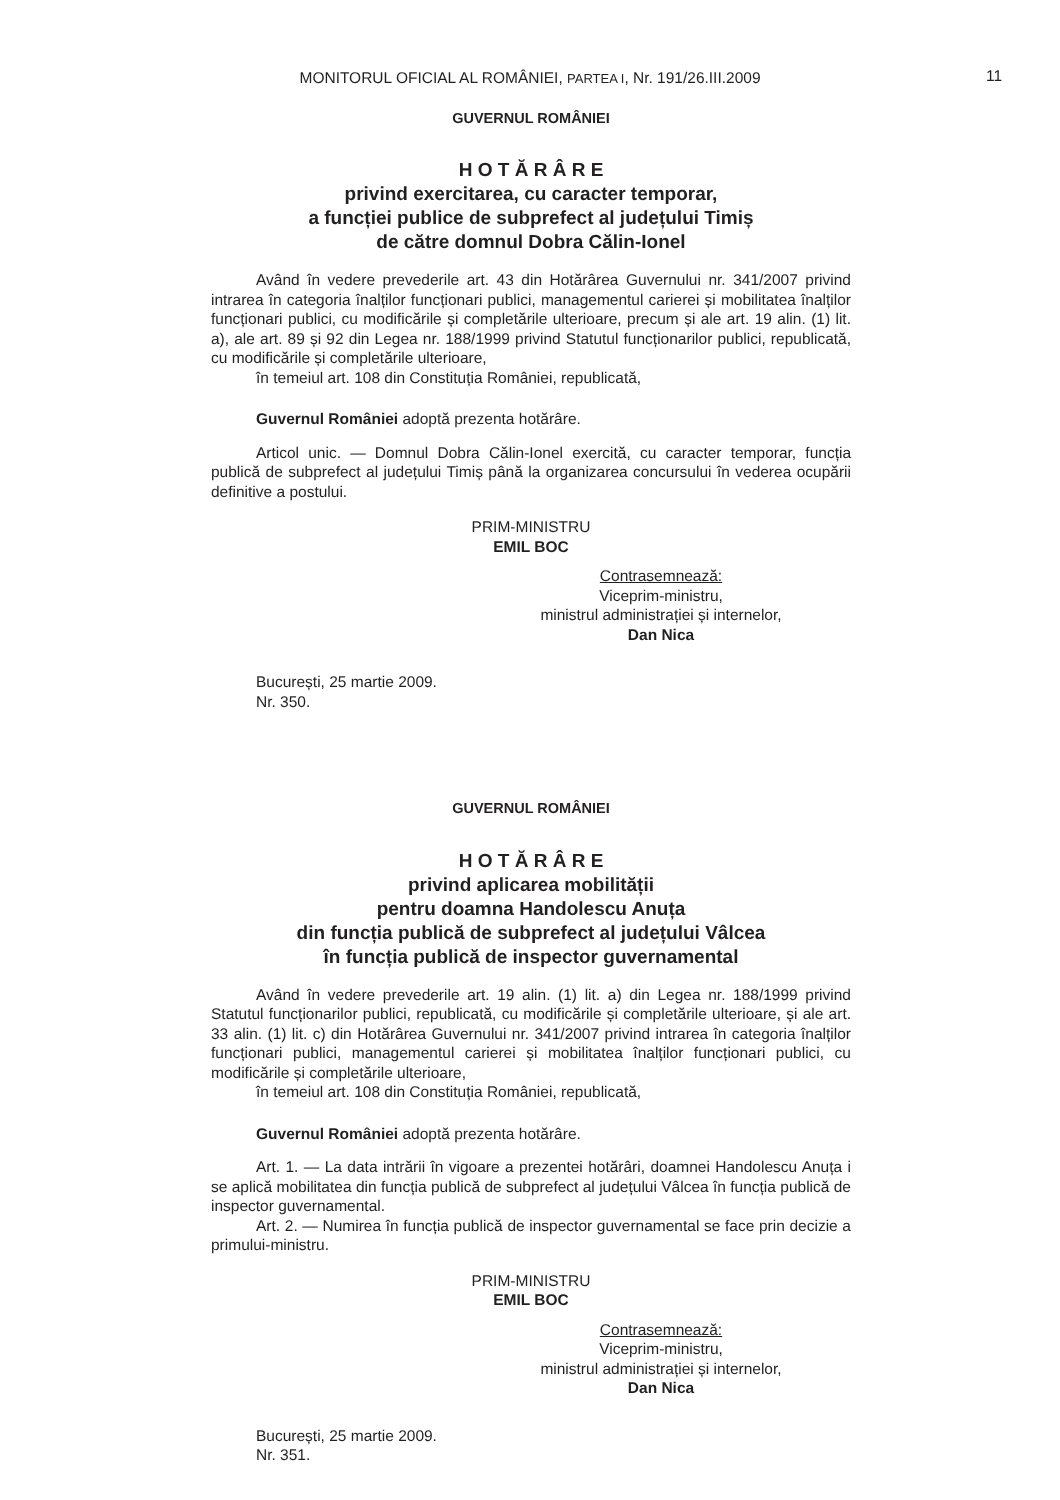MONITORUL OFICIAL AL ROMÂNIEI, PARTEA I, Nr. 191/26.III.2009 11
GUVERNUL ROMÂNIEI
H O T Ă R Â R E
privind exercitarea, cu caracter temporar,
a funcției publice de subprefect al județului Timiș
de către domnul Dobra Călin-Ionel
Având în vedere prevederile art. 43 din Hotărârea Guvernului nr. 341/2007 privind intrarea în categoria înalților funcționari publici, managementul carierei și mobilitatea înalților funcționari publici, cu modificările și completările ulterioare, precum și ale art. 19 alin. (1) lit. a), ale art. 89 și 92 din Legea nr. 188/1999 privind Statutul funcționarilor publici, republicată, cu modificările și completările ulterioare,
în temeiul art. 108 din Constituția României, republicată,
Guvernul României adoptă prezenta hotărâre.
Articol unic. — Domnul Dobra Călin-Ionel exercită, cu caracter temporar, funcția publică de subprefect al județului Timiș până la organizarea concursului în vederea ocupării definitive a postului.
PRIM-MINISTRU
EMIL BOC
Contrasemnează:
Viceprim-ministru,
ministrul administrației și internelor,
Dan Nica
București, 25 martie 2009.
Nr. 350.
GUVERNUL ROMÂNIEI
H O T Ă R Â R E
privind aplicarea mobilității
pentru doamna Handolescu Anuța
din funcția publică de subprefect al județului Vâlcea
în funcția publică de inspector guvernamental
Având în vedere prevederile art. 19 alin. (1) lit. a) din Legea nr. 188/1999 privind Statutul funcționarilor publici, republicată, cu modificările și completările ulterioare, și ale art. 33 alin. (1) lit. c) din Hotărârea Guvernului nr. 341/2007 privind intrarea în categoria înalților funcționari publici, managementul carierei și mobilitatea înalților funcționari publici, cu modificările și completările ulterioare,
în temeiul art. 108 din Constituția României, republicată,
Guvernul României adoptă prezenta hotărâre.
Art. 1. — La data intrării în vigoare a prezentei hotărâri, doamnei Handolescu Anuța i se aplică mobilitatea din funcția publică de subprefect al județului Vâlcea în funcția publică de inspector guvernamental.
Art. 2. — Numirea în funcția publică de inspector guvernamental se face prin decizie a primului-ministru.
PRIM-MINISTRU
EMIL BOC
Contrasemnează:
Viceprim-ministru,
ministrul administrației și internelor,
Dan Nica
București, 25 martie 2009.
Nr. 351.